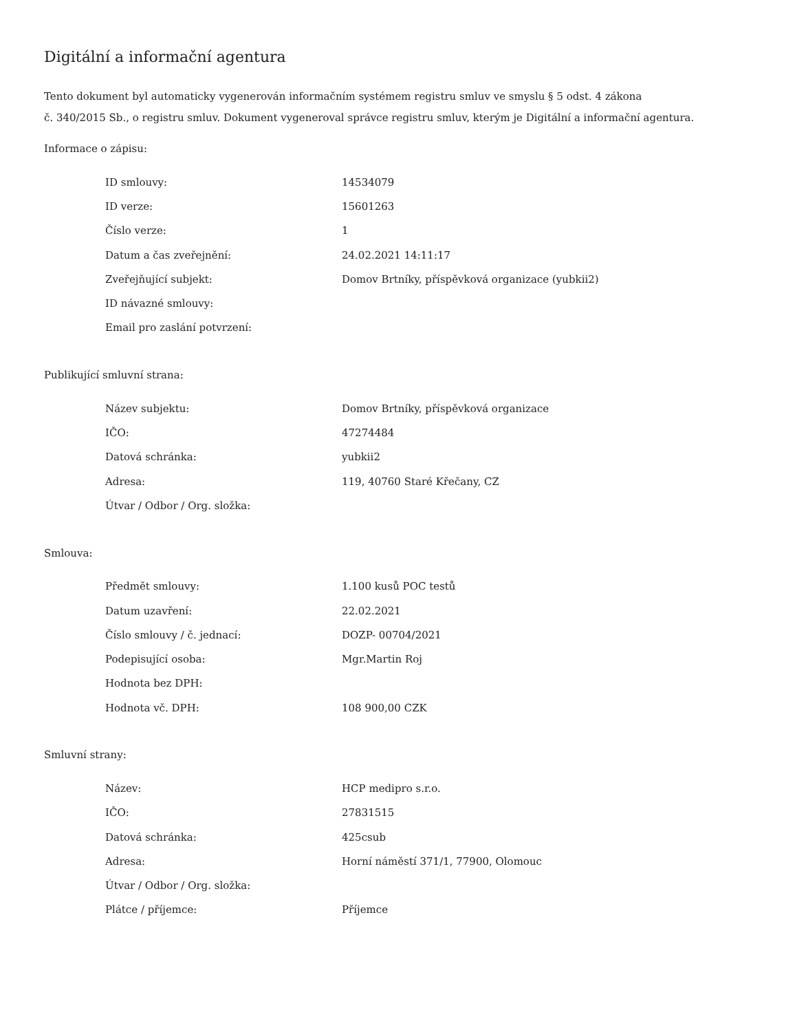Digitální a informační agentura
Tento dokument byl automaticky vygenerován informačním systémem registru smluv ve smyslu § 5 odst. 4 zákona
č. 340/2015 Sb., o registru smluv. Dokument vygeneroval správce registru smluv, kterým je Digitální a informační agentura.
Informace o zápisu:
| ID smlouvy: | 14534079 |
| ID verze: | 15601263 |
| Číslo verze: | 1 |
| Datum a čas zveřejnění: | 24.02.2021 14:11:17 |
| Zveřejňující subjekt: | Domov Brtníky, příspěvková organizace (yubkii2) |
| ID návazné smlouvy: | |
| Email pro zaslání potvrzení: | |
Publikující smluvní strana:
| Název subjektu: | Domov Brtníky, příspěvková organizace |
| IČO: | 47274484 |
| Datová schránka: | yubkii2 |
| Adresa: | 119, 40760 Staré Křečany, CZ |
| Útvar / Odbor / Org. složka: | |
Smlouva:
| Předmět smlouvy: | 1.100 kusů POC testů |
| Datum uzavření: | 22.02.2021 |
| Číslo smlouvy / č. jednací: | DOZP- 00704/2021 |
| Podepisující osoba: | Mgr.Martin Roj |
| Hodnota bez DPH: | |
| Hodnota vč. DPH: | 108 900,00 CZK |
Smluvní strany:
| Název: | HCP medipro s.r.o. |
| IČO: | 27831515 |
| Datová schránka: | 425csub |
| Adresa: | Horní náměstí 371/1, 77900, Olomouc |
| Útvar / Odbor / Org. složka: | |
| Plátce / příjemce: | Příjemce |